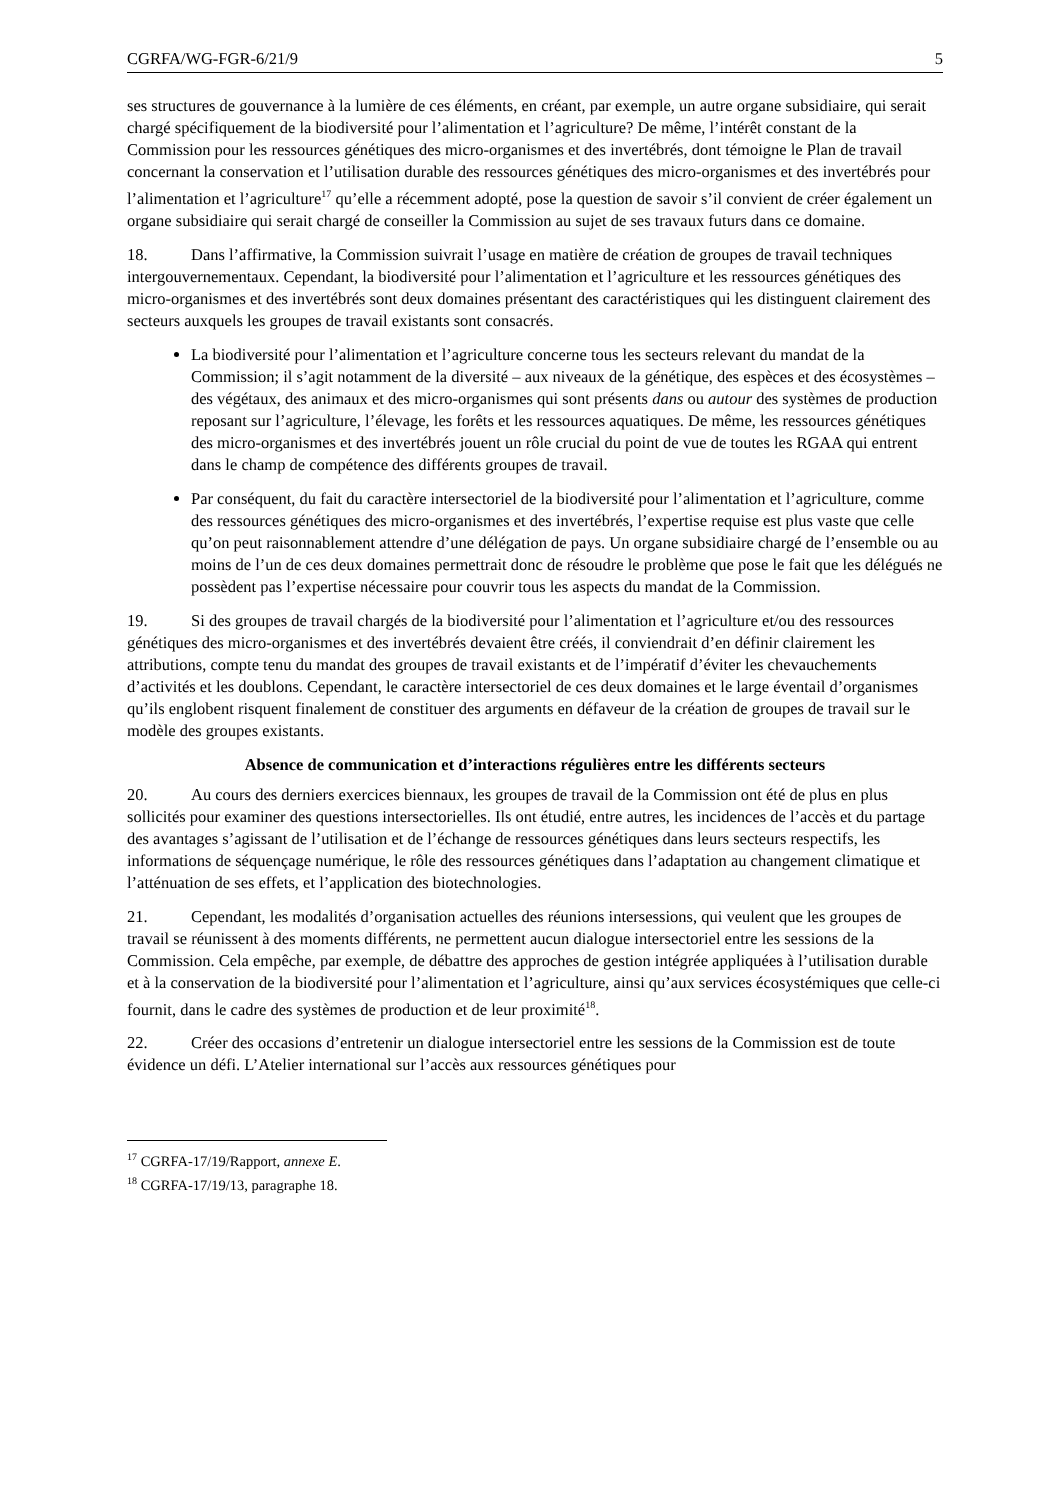CGRFA/WG-FGR-6/21/9 5
ses structures de gouvernance à la lumière de ces éléments, en créant, par exemple, un autre organe subsidiaire, qui serait chargé spécifiquement de la biodiversité pour l’alimentation et l’agriculture? De même, l’intérêt constant de la Commission pour les ressources génétiques des micro-organismes et des invertébrés, dont témoigne le Plan de travail concernant la conservation et l’utilisation durable des ressources génétiques des micro-organismes et des invertébrés pour l’alimentation et l’agriculture<sup>17</sup> qu’elle a récemment adopté, pose la question de savoir s’il convient de créer également un organe subsidiaire qui serait chargé de conseiller la Commission au sujet de ses travaux futurs dans ce domaine.
18. Dans l’affirmative, la Commission suivrait l’usage en matière de création de groupes de travail techniques intergouvernementaux. Cependant, la biodiversité pour l’alimentation et l’agriculture et les ressources génétiques des micro-organismes et des invertébrés sont deux domaines présentant des caractéristiques qui les distinguent clairement des secteurs auxquels les groupes de travail existants sont consacrés.
La biodiversité pour l’alimentation et l’agriculture concerne tous les secteurs relevant du mandat de la Commission; il s’agit notamment de la diversité – aux niveaux de la génétique, des espèces et des écosystèmes – des végétaux, des animaux et des micro-organismes qui sont présents dans ou autour des systèmes de production reposant sur l’agriculture, l’élevage, les forêts et les ressources aquatiques. De même, les ressources génétiques des micro-organismes et des invertébrés jouent un rôle crucial du point de vue de toutes les RGAA qui entrent dans le champ de compétence des différents groupes de travail.
Par conséquent, du fait du caractère intersectoriel de la biodiversité pour l’alimentation et l’agriculture, comme des ressources génétiques des micro-organismes et des invertébrés, l’expertise requise est plus vaste que celle qu’on peut raisonnablement attendre d’une délégation de pays. Un organe subsidiaire chargé de l’ensemble ou au moins de l’un de ces deux domaines permettrait donc de résoudre le problème que pose le fait que les délégués ne possèdent pas l’expertise nécessaire pour couvrir tous les aspects du mandat de la Commission.
19. Si des groupes de travail chargés de la biodiversité pour l’alimentation et l’agriculture et/ou des ressources génétiques des micro-organismes et des invertébrés devaient être créés, il conviendrait d’en définir clairement les attributions, compte tenu du mandat des groupes de travail existants et de l’impératif d’éviter les chevauchements d’activités et les doublons. Cependant, le caractère intersectoriel de ces deux domaines et le large éventail d’organismes qu’ils englobent risquent finalement de constituer des arguments en défaveur de la création de groupes de travail sur le modèle des groupes existants.
Absence de communication et d’interactions régulières entre les différents secteurs
20. Au cours des derniers exercices biennaux, les groupes de travail de la Commission ont été de plus en plus sollicités pour examiner des questions intersectorielles. Ils ont étudié, entre autres, les incidences de l’accès et du partage des avantages s’agissant de l’utilisation et de l’échange de ressources génétiques dans leurs secteurs respectifs, les informations de séquençage numérique, le rôle des ressources génétiques dans l’adaptation au changement climatique et l’atténuation de ses effets, et l’application des biotechnologies.
21. Cependant, les modalités d’organisation actuelles des réunions intersessions, qui veulent que les groupes de travail se réunissent à des moments différents, ne permettent aucun dialogue intersectoriel entre les sessions de la Commission. Cela empêche, par exemple, de débattre des approches de gestion intégrée appliquées à l’utilisation durable et à la conservation de la biodiversité pour l’alimentation et l’agriculture, ainsi qu’aux services écosystémiques que celle-ci fournit, dans le cadre des systèmes de production et de leur proximité<sup>18</sup>.
22. Créer des occasions d’entretenir un dialogue intersectoriel entre les sessions de la Commission est de toute évidence un défi. L’Atelier international sur l’accès aux ressources génétiques pour
<sup>17</sup> CGRFA-17/19/Rapport, annexe E.
<sup>18</sup> CGRFA-17/19/13, paragraphe 18.